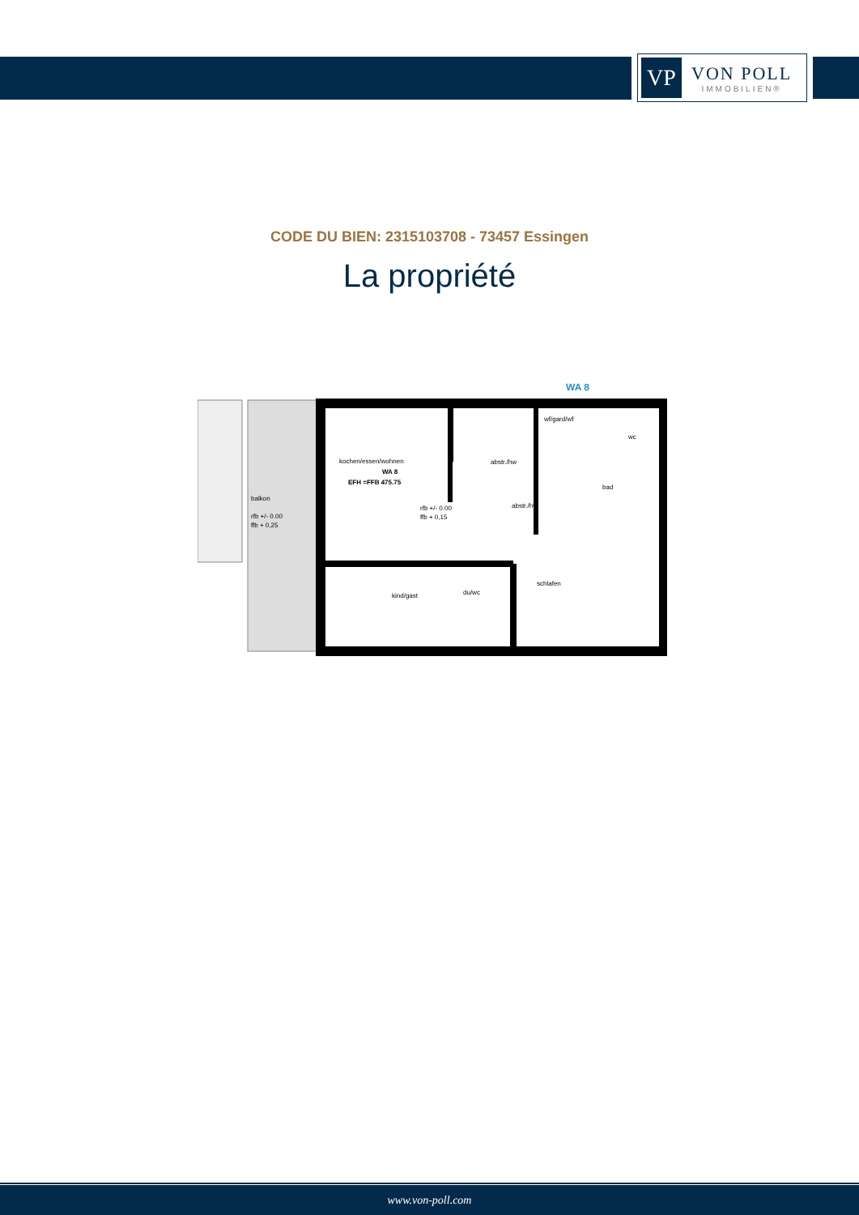VP
VON POLL
IMMOBILIEN®
CODE DU BIEN: 2315103708 - 73457 Essingen
La propriété
WA 8
kochen/essen/wohnen
WA 8
EFH =FFB 475.75
rfb +/- 0.00
ffb + 0,15
balkon
rfb +/- 0.00
ffb + 0,25
abstr./hw
abstr./hw
wf/gard/wf
wc
bad
kind/gast
du/wc
schlafen
www.von-poll.com